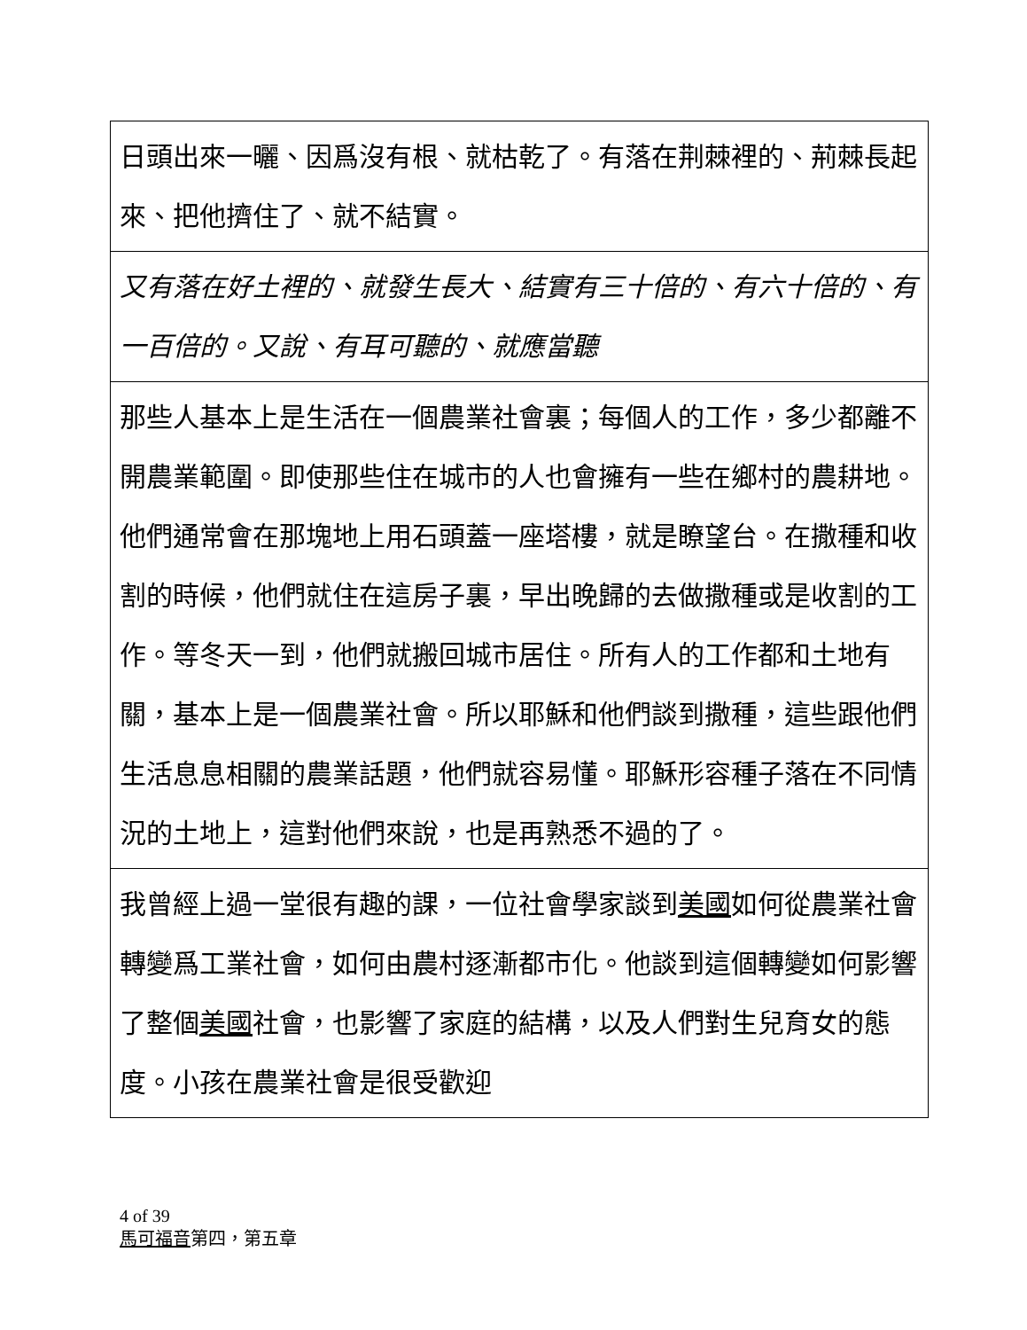| 日頭出來一曬、因爲沒有根、就枯乾了。有落在荆棘裡的、荊棘長起來、把他擠住了、就不結實。 |
| 又有落在好土裡的、就發生長大、結實有三十倍的、有六十倍的、有一百倍的。又說、有耳可聽的、就應當聽 |
| 那些人基本上是生活在一個農業社會裏；每個人的工作，多少都離不開農業範圍。即使那些住在城市的人也會擁有一些在鄉村的農耕地。他們通常會在那塊地上用石頭蓋一座塔樓，就是瞭望台。在撒種和收割的時候，他們就住在這房子裏，早出晚歸的去做撒種或是收割的工作。等冬天一到，他們就搬回城市居住。所有人的工作都和土地有關，基本上是一個農業社會。所以耶穌和他們談到撒種，這些跟他們生活息息相關的農業話題，他們就容易懂。耶穌形容種子落在不同情況的土地上，這對他們來說，也是再熟悉不過的了。 |
| 我曾經上過一堂很有趣的課，一位社會學家談到 美國 如何從農業社會轉變爲工業社會，如何由農村逐漸都市化。他談到這個轉變如何影響了整個 美國 社會，也影響了家庭的結構，以及人們對生兒育女的態度。小孩在農業社會是很受歡迎 |
4 of 39
馬可福音第四，第五章